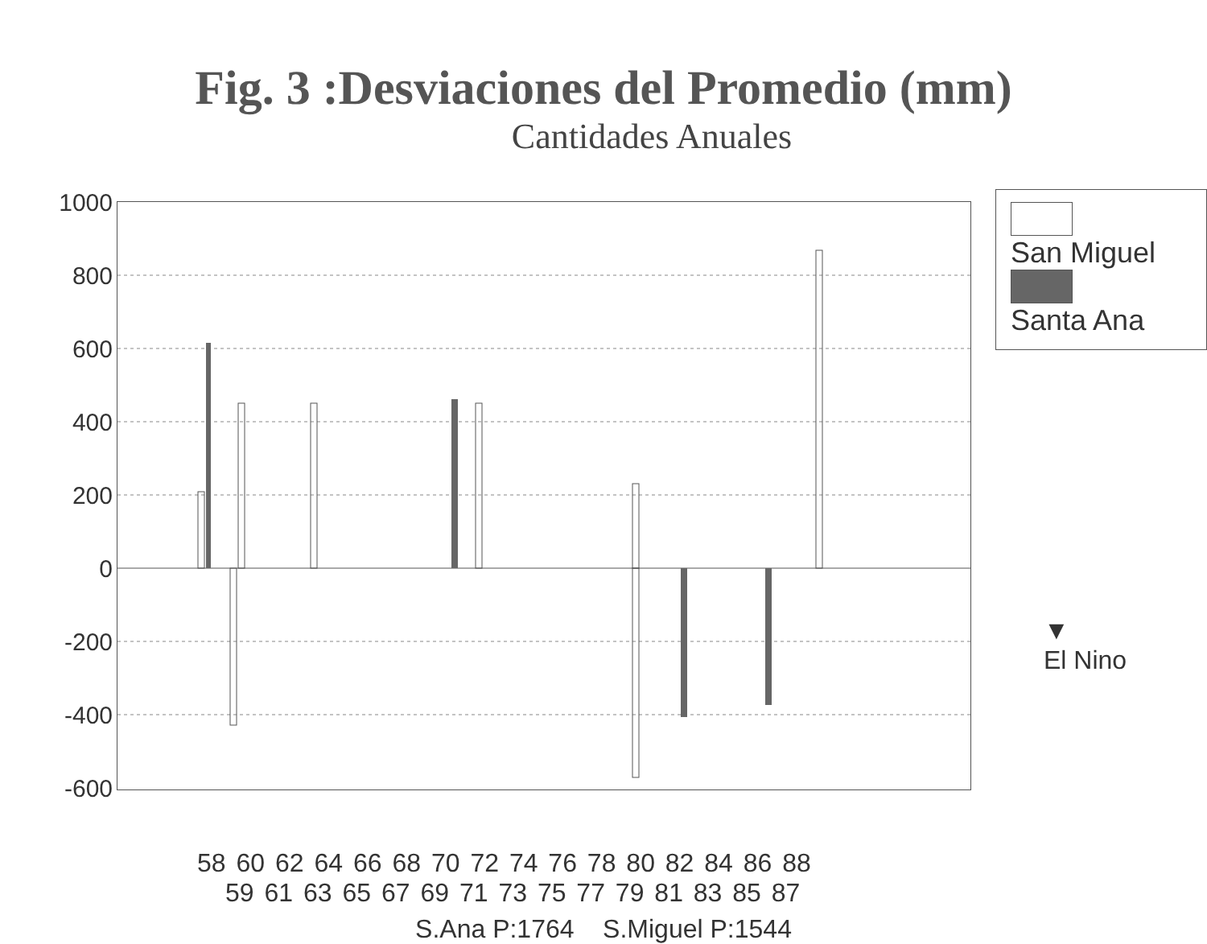Fig. 3 :Desviaciones del Promedio (mm)
Cantidades Anuales
1000
800
600
400
200
0
-200
-400
-600
San Miguel
Santa Ana
▼
El Nino
58 60 62 64 66 68 70 72 74 76 78 80 82 84 86 88
59 61 63 65 67 69 71 73 75 77 79 81 83 85 87
S.Ana P:1764 S.Miguel P:1544